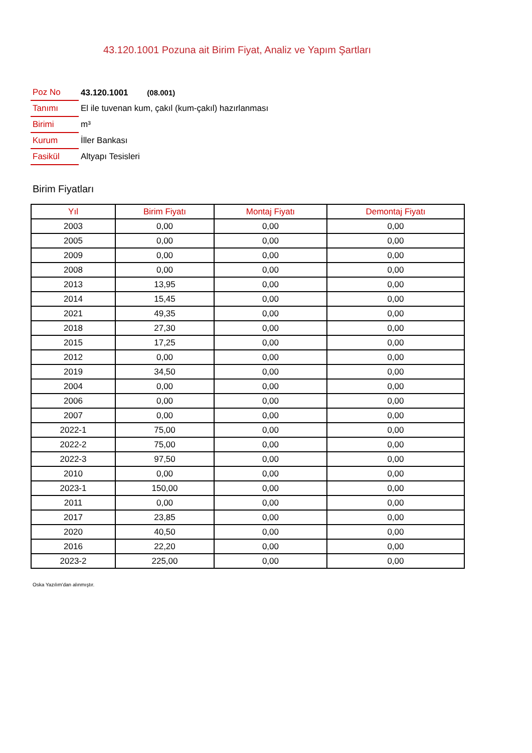43.120.1001 Pozuna ait Birim Fiyat, Analiz ve Yapım Şartları
| Poz No | 43.120.1001 (08.001) |
| Tanımı | El ile tuvenan kum, çakıl (kum-çakıl) hazırlanması |
| Birimi | m³ |
| Kurum | İller Bankası |
| Fasikül | Altyapı Tesisleri |
Birim Fiyatları
| Yıl | Birim Fiyatı | Montaj Fiyatı | Demontaj Fiyatı |
| --- | --- | --- | --- |
| 2003 | 0,00 | 0,00 | 0,00 |
| 2005 | 0,00 | 0,00 | 0,00 |
| 2009 | 0,00 | 0,00 | 0,00 |
| 2008 | 0,00 | 0,00 | 0,00 |
| 2013 | 13,95 | 0,00 | 0,00 |
| 2014 | 15,45 | 0,00 | 0,00 |
| 2021 | 49,35 | 0,00 | 0,00 |
| 2018 | 27,30 | 0,00 | 0,00 |
| 2015 | 17,25 | 0,00 | 0,00 |
| 2012 | 0,00 | 0,00 | 0,00 |
| 2019 | 34,50 | 0,00 | 0,00 |
| 2004 | 0,00 | 0,00 | 0,00 |
| 2006 | 0,00 | 0,00 | 0,00 |
| 2007 | 0,00 | 0,00 | 0,00 |
| 2022-1 | 75,00 | 0,00 | 0,00 |
| 2022-2 | 75,00 | 0,00 | 0,00 |
| 2022-3 | 97,50 | 0,00 | 0,00 |
| 2010 | 0,00 | 0,00 | 0,00 |
| 2023-1 | 150,00 | 0,00 | 0,00 |
| 2011 | 0,00 | 0,00 | 0,00 |
| 2017 | 23,85 | 0,00 | 0,00 |
| 2020 | 40,50 | 0,00 | 0,00 |
| 2016 | 22,20 | 0,00 | 0,00 |
| 2023-2 | 225,00 | 0,00 | 0,00 |
Oska Yazılım'dan alınmıştır.